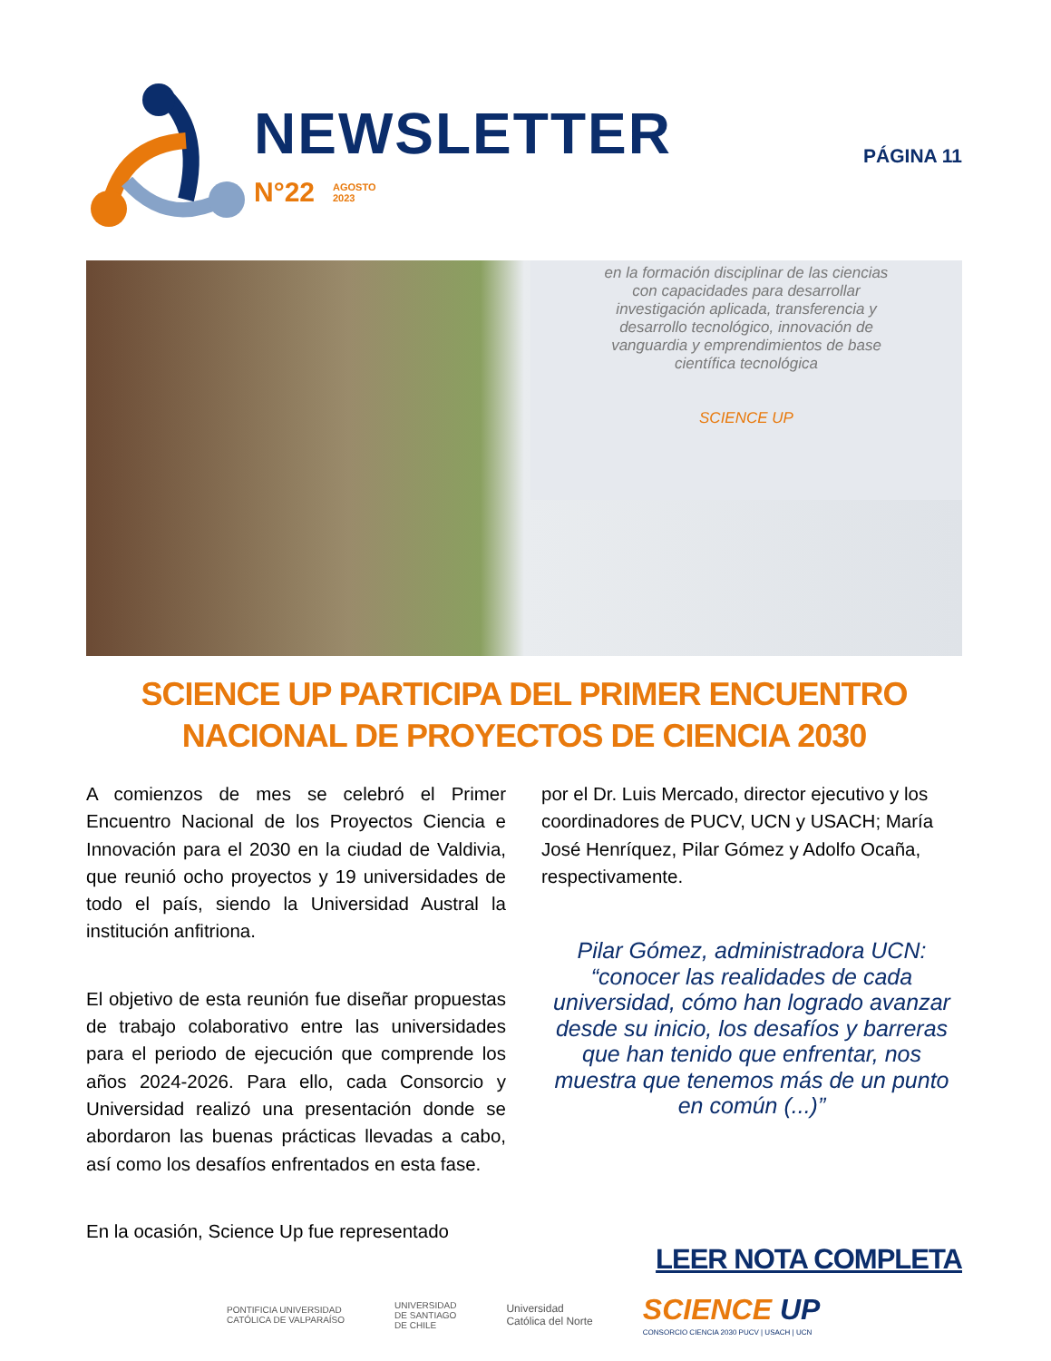NEWSLETTER
N°22
AGOSTO
2023
PÁGINA 11
en la formación disciplinar de las ciencias
con capacidades para desarrollar
investigación aplicada, transferencia y
desarrollo tecnológico, innovación de
vanguardia y emprendimientos de base
científica tecnológica
SCIENCE UP
SCIENCE UP PARTICIPA DEL PRIMER ENCUENTRO
NACIONAL DE PROYECTOS DE CIENCIA 2030
A comienzos de mes se celebró el Primer Encuentro Nacional de los Proyectos Ciencia e Innovación para el 2030 en la ciudad de Valdivia, que reunió ocho proyectos y 19 universidades de todo el país, siendo la Universidad Austral la institución anfitriona.
El objetivo de esta reunión fue diseñar propuestas de trabajo colaborativo entre las universidades para el periodo de ejecución que comprende los años 2024-2026. Para ello, cada Consorcio y Universidad realizó una presentación donde se abordaron las buenas prácticas llevadas a cabo, así como los desafíos enfrentados en esta fase.
En la ocasión, Science Up fue representado
por el Dr. Luis Mercado, director ejecutivo y los coordinadores de PUCV, UCN y USACH; María José Henríquez, Pilar Gómez y Adolfo Ocaña, respectivamente.
Pilar Gómez, administradora UCN: “conocer las realidades de cada universidad, cómo han logrado avanzar desde su inicio, los desafíos y barreras que han tenido que enfrentar, nos muestra que tenemos más de un punto en común (...)”
LEER NOTA COMPLETA
PONTIFICIA UNIVERSIDAD
CATÓLICA DE VALPARAÍSO
UNIVERSIDAD
DE SANTIAGO
DE CHILE
Universidad
Católica del Norte
SCIENCE UP
CONSORCIO CIENCIA 2030 PUCV | USACH | UCN